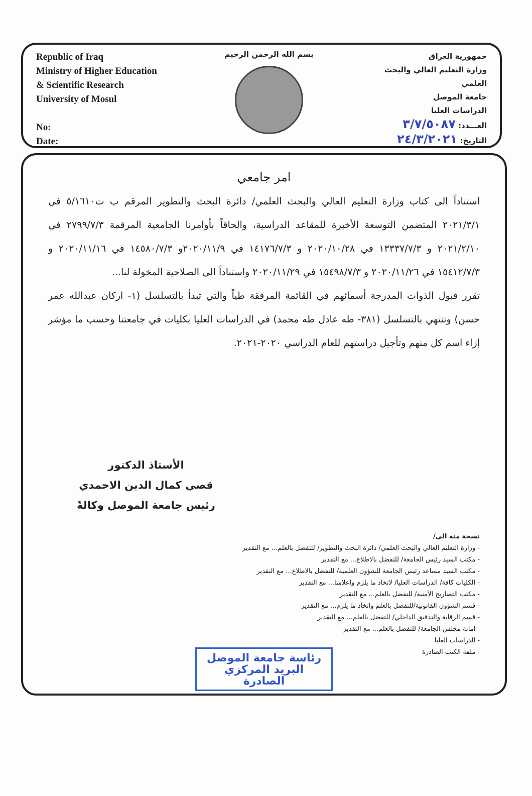Republic of Iraq
Ministry of Higher Education
& Scientific Research
University of Mosul
No:
Date:
بسم الله الرحمن الرحيم
جمهورية العراق
وزارة التعليم العالي والبحث العلمي
جامعة الموصل
الدراسات العليا
العـــدد: ٣/٧/٥٠٨٧
التاريخ: ٢٤/٣/٢٠٢١
امر جامعي
استناداً الى كتاب وزارة التعليم العالي والبحث العلمي/ دائرة البحث والتطوير المرقم ب ت٥/١٦١٠ في ٢٠٢١/٣/١ المتضمن التوسعة الأخيرة للمقاعد الدراسية، والحاقاً بأوامرنا الجامعية المرقمة ٢٧٩٩/٧/٣ في ٢٠٢١/٢/١٠ و ١٣٣٣٧/٧/٣ في ٢٠٢٠/١٠/٢٨ و ١٤١٧٦/٧/٣ في ٢٠٢٠/١١/٩و ١٤٥٨٠/٧/٣ في ٢٠٢٠/١١/١٦ و ١٥٤١٢/٧/٣ في ٢٠٢٠/١١/٢٦ و ١٥٤٩٨/٧/٣ في ٢٠٢٠/١١/٢٩ واستناداً الى الصلاحية المخولة لنا...
تقرر قبول الذوات المدرجة أسمائهم في القائمة المرفقة طياً والتي تبدأ بالتسلسل (١- اركان عبدالله عمر حسن) وتنتهي بالتسلسل (٣٨١- طه عادل طه محمد) في الدراسات العليا بكليات في جامعتنا وحسب ما مؤشر إزاء اسم كل منهم وتأجيل دراستهم للعام الدراسي ٢٠٢٠-٢٠٢١.
الأستاذ الدكتور
قصي كمال الدين الاحمدي
رئيس جامعة الموصل وكالةً
نسخة منه الى/
- وزارة التعليم العالي والبحث العلمي/ دائرة البحث والتطوير/ للتفضل بالعلم... مع التقدير
- مكتب السيد رئيس الجامعة/ للتفضل بالاطلاع... مع التقدير
- مكتب السيد مساعد رئيس الجامعة للشؤون العلمية/ للتفضل بالاطلاع... مع التقدير
- الكليات كافة/ الدراسات العليا/ لاتخاذ ما يلزم واعلامنا... مع التقدير
- مكتب التصاريح الأمنية/ للتفضل بالعلم... مع التقدير
- قسم الشؤون القانونية/للتفضل بالعلم واتخاذ ما يلزم... مع التقدير
- قسم الرقابة والتدقيق الداخلي/ للتفضل بالعلم... مع التقدير
- امانة مجلس الجامعة/ للتفضل بالعلم... مع التقدير
- الدراسات العليا
- ملفة الكتب الصادرة
رئاسة جامعة الموصل
البريد المركزي
الصادرة